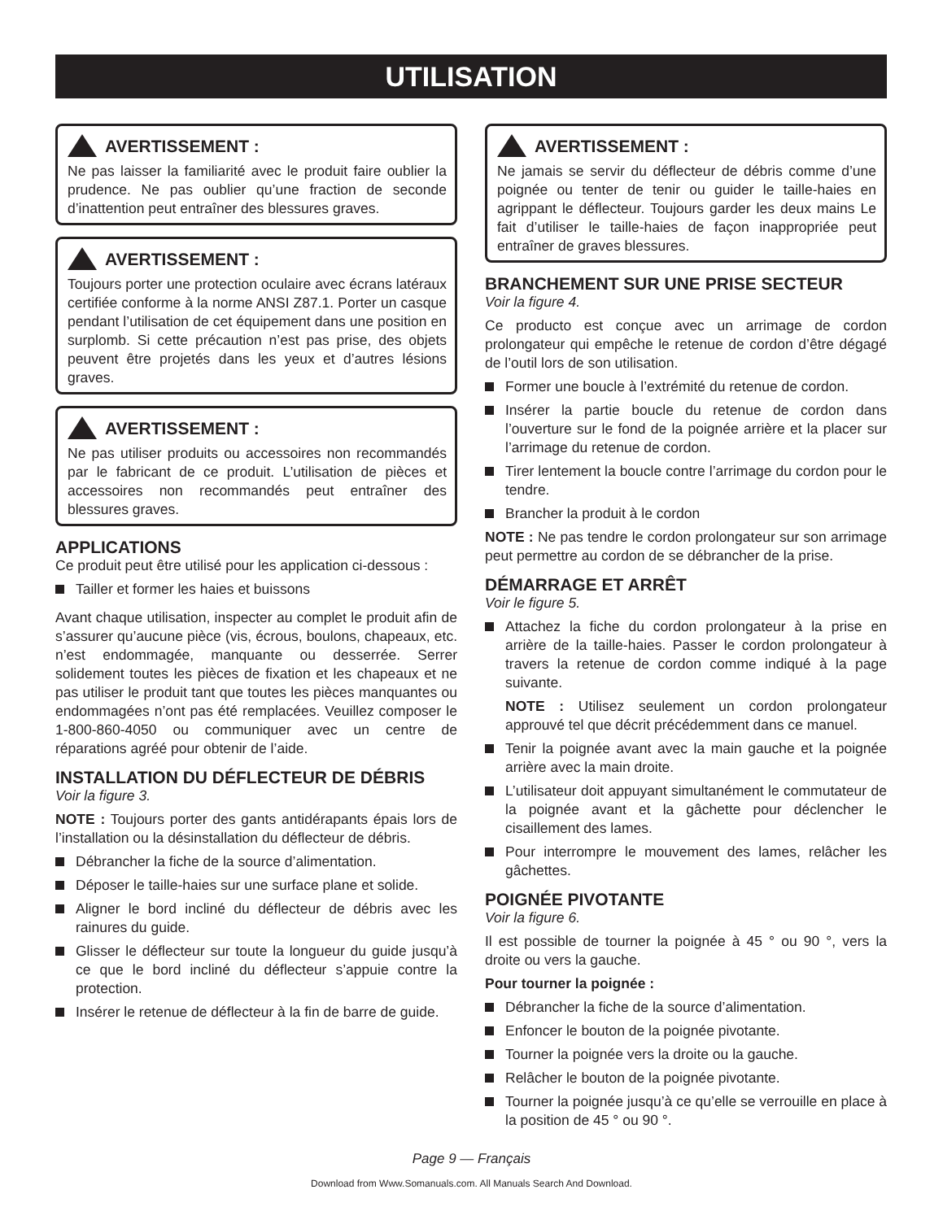UTILISATION
AVERTISSEMENT :
Ne pas laisser la familiarité avec le produit faire oublier la prudence. Ne pas oublier qu’une fraction de seconde d’inattention peut entraîner des blessures graves.
AVERTISSEMENT :
Toujours porter une protection oculaire avec écrans latéraux certifiée conforme à la norme ANSI Z87.1. Porter un casque pendant l’utilisation de cet équipement dans une position en surplomb. Si cette précaution n’est pas prise, des objets peuvent être projetés dans les yeux et d’autres lésions graves.
AVERTISSEMENT :
Ne pas utiliser produits ou accessoires non recommandés par le fabricant de ce produit. L’utilisation de pièces et accessoires non recommandés peut entraîner des blessures graves.
APPLICATIONS
Ce produit peut être utilisé pour les application ci-dessous :
Tailler et former les haies et buissons
Avant chaque utilisation, inspecter au complet le produit afin de s’assurer qu’aucune pièce (vis, écrous, boulons, chapeaux, etc. n’est endommagée, manquante ou desserrée. Serrer solidement toutes les pièces de fixation et les chapeaux et ne pas utiliser le produit tant que toutes les pièces manquantes ou endommagées n’ont pas été remplacées. Veuillez composer le 1-800-860-4050 ou communiquer avec un centre de réparations agréé pour obtenir de l’aide.
INSTALLATION DU DÉFLECTEUR DE DÉBRIS
Voir la figure 3.
NOTE : Toujours porter des gants antidérapants épais lors de l’installation ou la désinstallation du déflecteur de débris.
Débrancher la fiche de la source d’alimentation.
Déposer le taille-haies sur une surface plane et solide.
Aligner le bord incliné du déflecteur de débris avec les rainures du guide.
Glisser le déflecteur sur toute la longueur du guide jusqu’à ce que le bord incliné du déflecteur s’appuie contre la protection.
Insérer le retenue de déflecteur à la fin de barre de guide.
AVERTISSEMENT :
Ne jamais se servir du déflecteur de débris comme d’une poignée ou tenter de tenir ou guider le taille-haies en agrippant le déflecteur. Toujours garder les deux mains Le fait d’utiliser le taille-haies de façon inappropriée peut entraîner de graves blessures.
BRANCHEMENT SUR UNE PRISE SECTEUR
Voir la figure 4.
Ce producto est conçue avec un arrimage de cordon prolongateur qui empêche le retenue de cordon d’être dégagé de l’outil lors de son utilisation.
Former une boucle à l’extrémité du retenue de cordon.
Insérer la partie boucle du retenue de cordon dans l’ouverture sur le fond de la poignée arrière et la placer sur l’arrimage du retenue de cordon.
Tirer lentement la boucle contre l’arrimage du cordon pour le tendre.
Brancher la produit à le cordon
NOTE : Ne pas tendre le cordon prolongateur sur son arrimage peut permettre au cordon de se débrancher de la prise.
DÉMARRAGE ET ARRÊT
Voir le figure 5.
Attachez la fiche du cordon prolongateur à la prise en arrière de la taille-haies. Passer le cordon prolongateur à travers la retenue de cordon comme indiqué à la page suivante.
NOTE : Utilisez seulement un cordon prolongateur approuvé tel que décrit précédemment dans ce manuel.
Tenir la poignée avant avec la main gauche et la poignée arrière avec la main droite.
L’utilisateur doit appuyant simultanément le commutateur de la poignée avant et la gâchette pour déclencher le cisaillement des lames.
Pour interrompre le mouvement des lames, relâcher les gâchettes.
POIGNÉE PIVOTANTE
Voir la figure 6.
Il est possible de tourner la poignée à 45 ° ou 90 °, vers la droite ou vers la gauche.
Pour tourner la poignée :
Débrancher la fiche de la source d’alimentation.
Enfoncer le bouton de la poignée pivotante.
Tourner la poignée vers la droite ou la gauche.
Relâcher le bouton de la poignée pivotante.
Tourner la poignée jusqu’à ce qu’elle se verrouille en place à la position de 45 ° ou 90 °.
Page 9 — Français
Download from Www.Somanuals.com. All Manuals Search And Download.